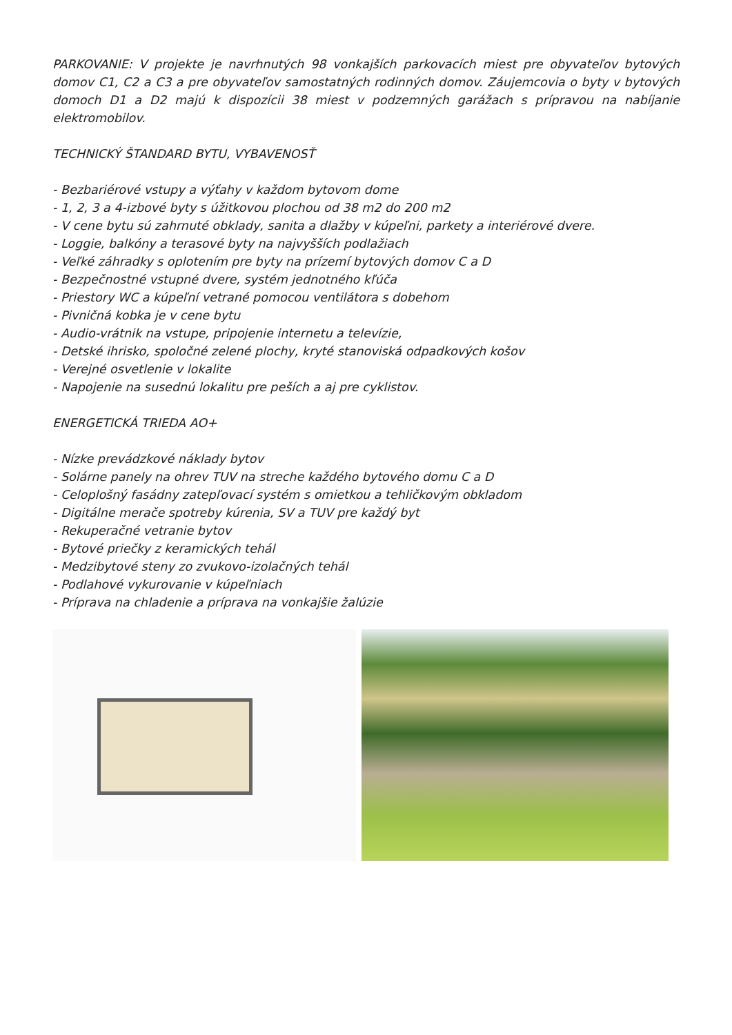PARKOVANIE: V projekte je navrhnutých 98 vonkajších parkovacích miest pre obyvateľov bytových domov C1, C2 a C3 a pre obyvateľov samostatných rodinných domov. Záujemcovia o byty v bytových domoch D1 a D2 majú k dispozícii 38 miest v podzemných garážach s prípravou na nabíjanie elektromobilov.
TECHNICKÝ ŠTANDARD BYTU, VYBAVENOSŤ
- Bezbariérové vstupy a výťahy v každom bytovom dome
- 1, 2, 3 a 4-izbové byty s úžitkovou plochou od 38 m2 do 200 m2
- V cene bytu sú zahrnuté obklady, sanita a dlažby v kúpeľni, parkety a interiérové dvere.
- Loggie, balkóny a terasové byty na najvyšších podlažiach
- Veľké záhradky s oplotením pre byty na prízemí bytových domov C a D
- Bezpečnostné vstupné dvere, systém jednotného kľúča
- Priestory WC a kúpeľní vetrané pomocou ventilátora s dobehom
- Pivničná kobka je v cene bytu
- Audio-vrátnik na vstupe, pripojenie internetu a televízie,
- Detské ihrisko, spoločné zelené plochy, kryté stanoviská odpadkových košov
- Verejné osvetlenie v lokalite
- Napojenie na susednú lokalitu pre peších a aj pre cyklistov.
ENERGETICKÁ TRIEDA AO+
- Nízke prevádzkové náklady bytov
- Solárne panely na ohrev TUV na streche každého bytového domu C a D
- Celoplošný fasádny zatepľovací systém s omietkou a tehličkovým obkladom
- Digitálne merače spotreby kúrenia, SV a TUV pre každý byt
- Rekuperačné vetranie bytov
- Bytové priečky z keramických tehál
- Medzibytové steny zo zvukovo-izolačných tehál
- Podlahové vykurovanie v kúpeľniach
- Príprava na chladenie a príprava na vonkajšie žalúzie